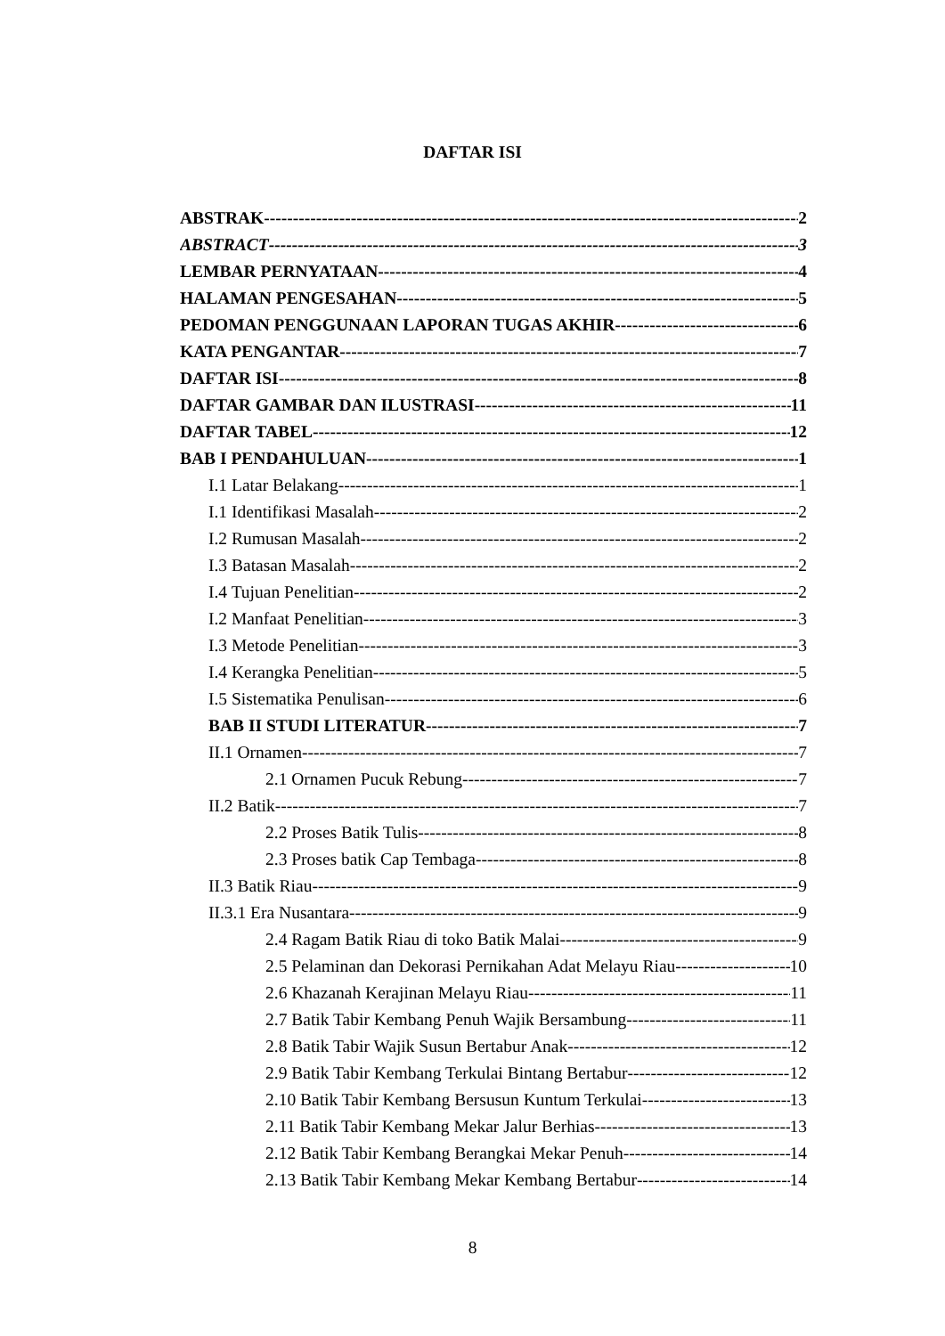DAFTAR ISI
ABSTRAK 2
ABSTRACT 3
LEMBAR PERNYATAAN 4
HALAMAN PENGESAHAN 5
PEDOMAN PENGGUNAAN LAPORAN TUGAS AKHIR 6
KATA PENGANTAR 7
DAFTAR ISI 8
DAFTAR GAMBAR DAN ILUSTRASI 11
DAFTAR TABEL 12
BAB I PENDAHULUAN 1
I.1 Latar Belakang 1
I.1 Identifikasi Masalah 2
I.2 Rumusan Masalah 2
I.3 Batasan Masalah 2
I.4 Tujuan Penelitian 2
I.2 Manfaat Penelitian 3
I.3 Metode Penelitian 3
I.4 Kerangka Penelitian 5
I.5 Sistematika Penulisan 6
BAB II STUDI LITERATUR 7
II.1 Ornamen 7
2.1 Ornamen Pucuk Rebung 7
II.2 Batik 7
2.2 Proses Batik Tulis 8
2.3 Proses batik Cap Tembaga 8
II.3 Batik Riau 9
II.3.1 Era Nusantara 9
2.4 Ragam Batik Riau di toko Batik Malai 9
2.5 Pelaminan dan Dekorasi Pernikahan Adat Melayu Riau 10
2.6 Khazanah Kerajinan Melayu Riau 11
2.7 Batik Tabir Kembang Penuh Wajik Bersambung 11
2.8 Batik Tabir Wajik Susun Bertabur Anak 12
2.9 Batik Tabir Kembang Terkulai Bintang Bertabur 12
2.10 Batik Tabir Kembang Bersusun Kuntum Terkulai 13
2.11 Batik Tabir Kembang Mekar Jalur Berhias 13
2.12 Batik Tabir Kembang Berangkai Mekar Penuh 14
2.13 Batik Tabir Kembang Mekar Kembang Bertabur 14
8